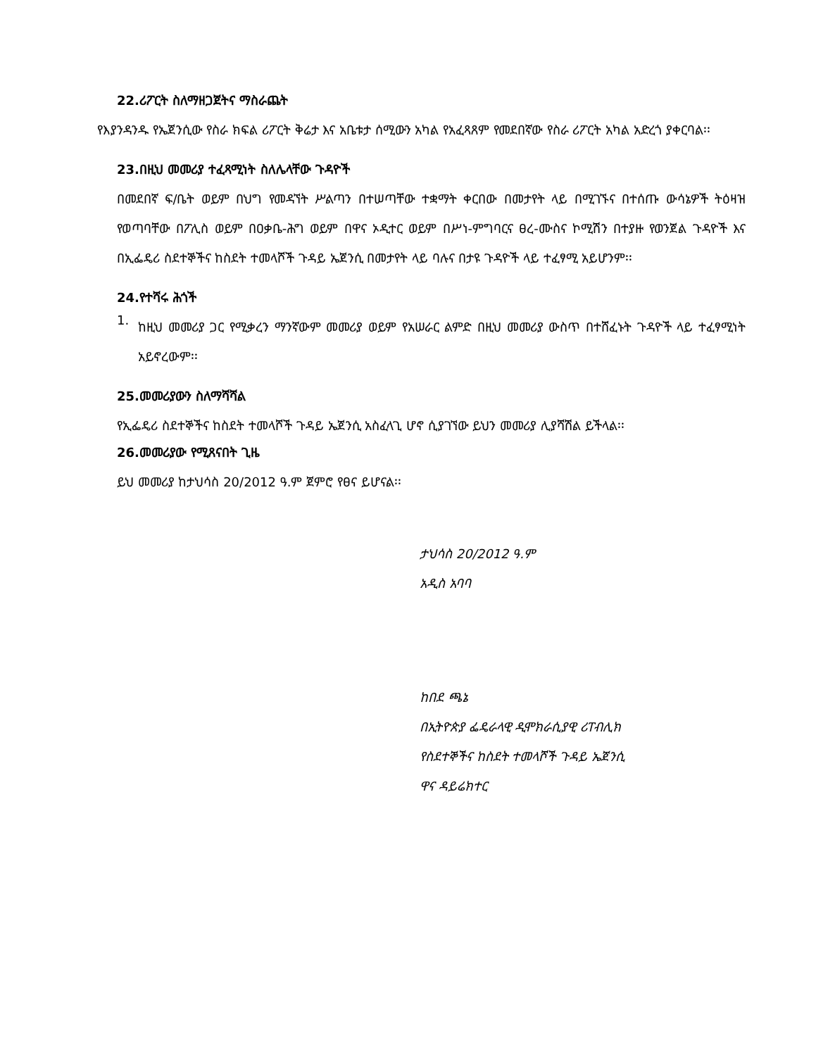22.ሪፖርት ስለማዘጋጀትና ማስራጨት
የእያንዳንዱ የኤጀንሲው የስራ ክፍል ሪፖርት ቅሬታ እና አቤቱታ ሰሚውን አካል የአፈጻጸም የመደበኛው የስራ ሪፖርት አካል አድረጎ ያቀርባል፡፡
23.በዚህ መመሪያ ተፈጻሚነት ስለሌላቸው ጉዳዮች
በመደበኛ ፍ/ቤት ወይም በህግ የመዳኘት ሥልጣን በተሠጣቸው ተቋማት ቀርበው በመታየት ላይ በሚገኙና በተሰጡ ውሳኔዎች ትዕዛዝ የወጣባቸው በፖሊስ ወይም በዐቃቤ-ሕግ ወይም በዋና ኦዲተር ወይም በሥነ-ምግባርና ፀረ-ሙስና ኮሚሽን በተያዙ የወንጀል ጉዳዮች እና በኢፌዴሪ ስደተኞችና ከስደት ተመላሾች ጉዳይ ኤጀንሲ በመታየት ላይ ባሉና በታዩ ጉዳዮች ላይ ተፈፃሚ አይሆንም፡፡
24.የተሻሩ ሕጎች
1.
ከዚህ መመሪያ ጋር የሚቃረን ማንኛውም መመሪያ ወይም የአሠራር ልምድ በዚህ መመሪያ ውስጥ በተሸፈኑት ጉዳዮች ላይ ተፈፃሚነት አይኖረውም፡፡
25.መመሪያውን ስለማሻሻል
የኢፌዴሪ ስደተኞችና ከስደት ተመላሾች ጉዳይ ኤጀንሲ አስፈላጊ ሆኖ ሲያገኘው ይህን መመሪያ ሊያሻሽል ይችላል፡፡
26.መመሪያው የሚጸናበት ጊዜ
ይህ መመሪያ ከታህሳስ 20/2012 ዓ.ም ጀምሮ የፀና ይሆናል፡፡
ታህሳስ 20/2012 ዓ.ም
አዲስ አባባ
ከበደ ጫኔ
በኢትዮጵያ ፌዴራላዊ ዲሞክራሲያዊ ሪፐብሊክ
የስደተኞችና ከስደት ተመላሾች ጉዳይ ኤጀንሲ
ዋና ዳይሬክተር